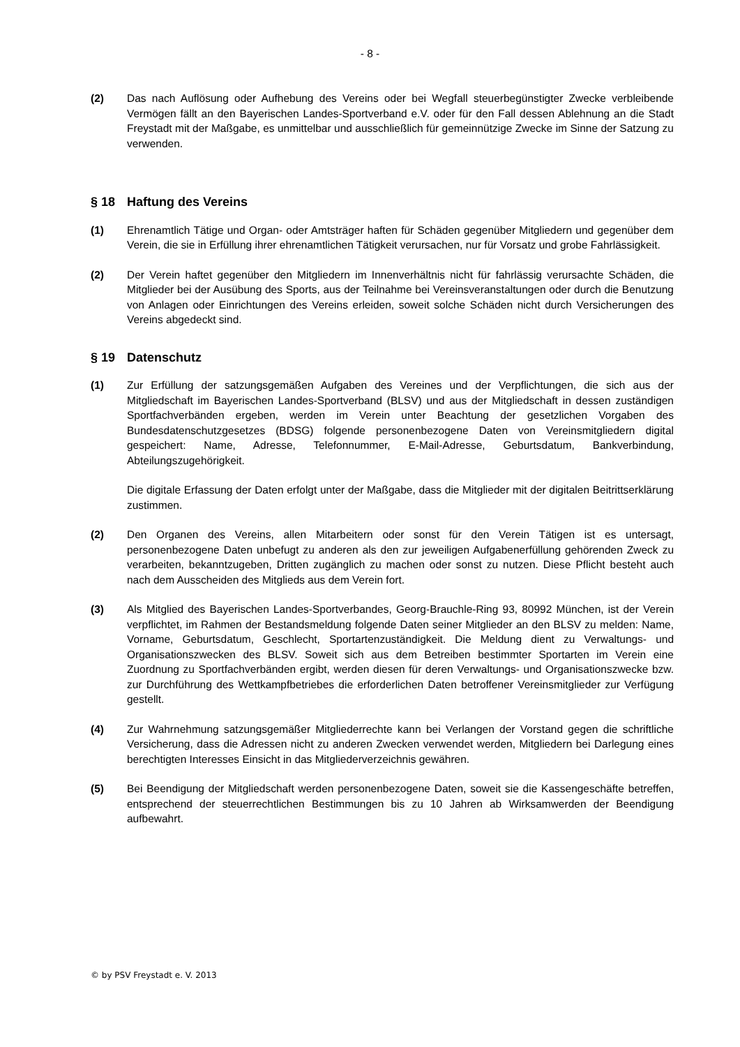- 8 -
(2) Das nach Auflösung oder Aufhebung des Vereins oder bei Wegfall steuerbegünstigter Zwecke verbleibende Vermögen fällt an den Bayerischen Landes-Sportverband e.V. oder für den Fall dessen Ablehnung an die Stadt Freystadt mit der Maßgabe, es unmittelbar und ausschließlich für gemeinnützige Zwecke im Sinne der Satzung zu verwenden.
§ 18 Haftung des Vereins
(1) Ehrenamtlich Tätige und Organ- oder Amtsträger haften für Schäden gegenüber Mitgliedern und gegenüber dem Verein, die sie in Erfüllung ihrer ehrenamtlichen Tätigkeit verursachen, nur für Vorsatz und grobe Fahrlässigkeit.
(2) Der Verein haftet gegenüber den Mitgliedern im Innenverhältnis nicht für fahrlässig verursachte Schäden, die Mitglieder bei der Ausübung des Sports, aus der Teilnahme bei Vereinsveranstaltungen oder durch die Benutzung von Anlagen oder Einrichtungen des Vereins erleiden, soweit solche Schäden nicht durch Versicherungen des Vereins abgedeckt sind.
§ 19 Datenschutz
(1) Zur Erfüllung der satzungsgemäßen Aufgaben des Vereines und der Verpflichtungen, die sich aus der Mitgliedschaft im Bayerischen Landes-Sportverband (BLSV) und aus der Mitgliedschaft in dessen zuständigen Sportfachverbänden ergeben, werden im Verein unter Beachtung der gesetzlichen Vorgaben des Bundesdatenschutzgesetzes (BDSG) folgende personenbezogene Daten von Vereinsmitgliedern digital gespeichert: Name, Adresse, Telefonnummer, E-Mail-Adresse, Geburtsdatum, Bankverbindung, Abteilungszugehörigkeit.
Die digitale Erfassung der Daten erfolgt unter der Maßgabe, dass die Mitglieder mit der digitalen Beitrittserklärung zustimmen.
(2) Den Organen des Vereins, allen Mitarbeitern oder sonst für den Verein Tätigen ist es untersagt, personenbezogene Daten unbefugt zu anderen als den zur jeweiligen Aufgabenerfüllung gehörenden Zweck zu verarbeiten, bekanntzugeben, Dritten zugänglich zu machen oder sonst zu nutzen. Diese Pflicht besteht auch nach dem Ausscheiden des Mitglieds aus dem Verein fort.
(3) Als Mitglied des Bayerischen Landes-Sportverbandes, Georg-Brauchle-Ring 93, 80992 München, ist der Verein verpflichtet, im Rahmen der Bestandsmeldung folgende Daten seiner Mitglieder an den BLSV zu melden: Name, Vorname, Geburtsdatum, Geschlecht, Sportartenzuständigkeit. Die Meldung dient zu Verwaltungs- und Organisationszwecken des BLSV. Soweit sich aus dem Betreiben bestimmter Sportarten im Verein eine Zuordnung zu Sportfachverbänden ergibt, werden diesen für deren Verwaltungs- und Organisationszwecke bzw. zur Durchführung des Wettkampfbetriebes die erforderlichen Daten betroffener Vereinsmitglieder zur Verfügung gestellt.
(4) Zur Wahrnehmung satzungsgemäßer Mitgliederrechte kann bei Verlangen der Vorstand gegen die schriftliche Versicherung, dass die Adressen nicht zu anderen Zwecken verwendet werden, Mitgliedern bei Darlegung eines berechtigten Interesses Einsicht in das Mitgliederverzeichnis gewähren.
(5) Bei Beendigung der Mitgliedschaft werden personenbezogene Daten, soweit sie die Kassengeschäfte betreffen, entsprechend der steuerrechtlichen Bestimmungen bis zu 10 Jahren ab Wirksamwerden der Beendigung aufbewahrt.
© by PSV Freystadt e. V. 2013